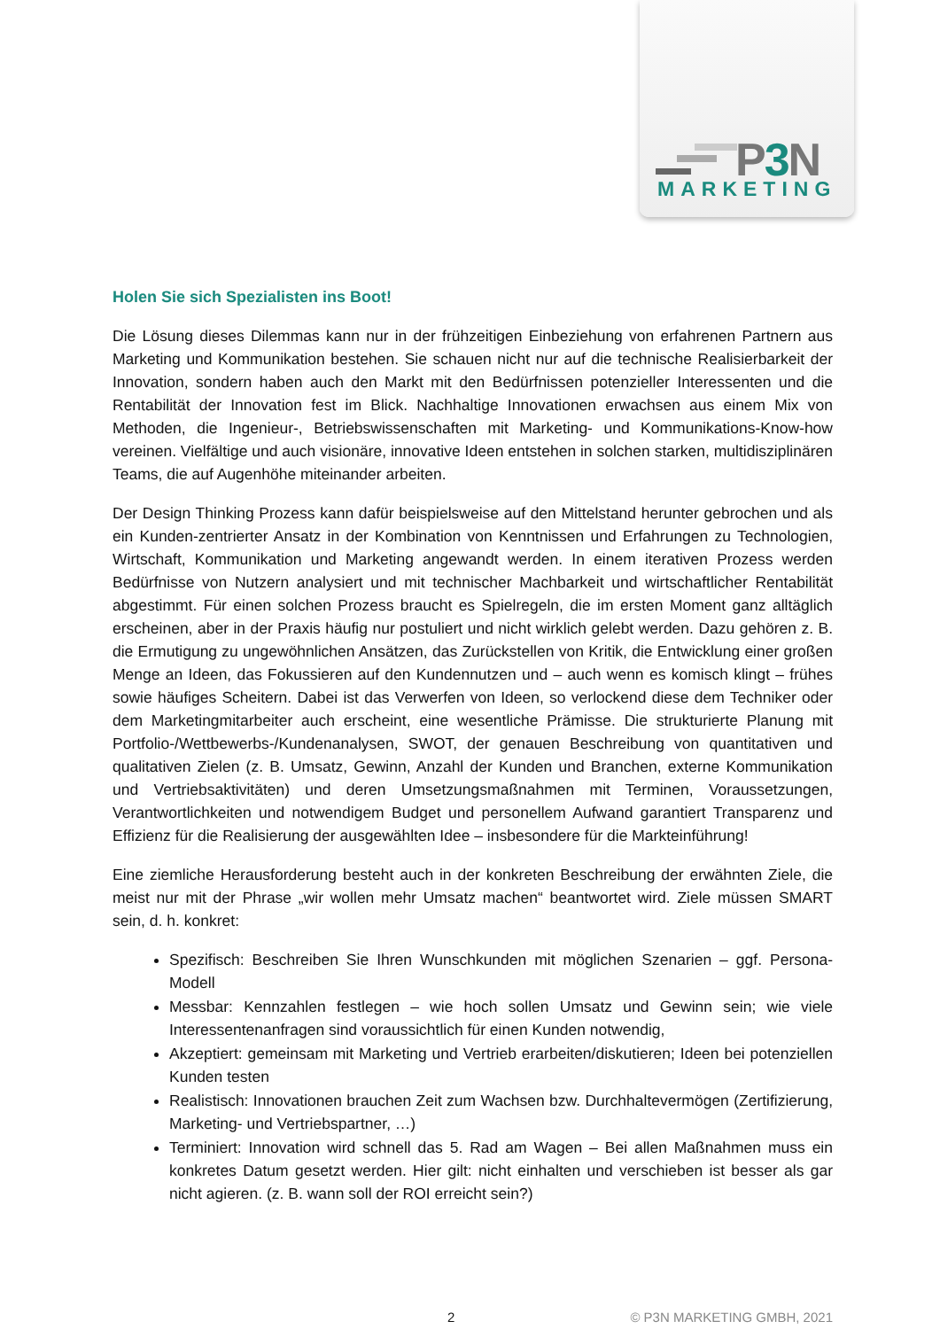P3 N
MARKETING
Holen Sie sich Spezialisten ins Boot!
Die Lösung dieses Dilemmas kann nur in der frühzeitigen Einbeziehung von erfahrenen Partnern aus Marketing und Kommunikation bestehen. Sie schauen nicht nur auf die technische Realisierbarkeit der Innovation, sondern haben auch den Markt mit den Bedürfnissen potenzieller Interessenten und die Rentabilität der Innovation fest im Blick. Nachhaltige Innovationen erwachsen aus einem Mix von Methoden, die Ingenieur-, Betriebswissenschaften mit Marketing- und Kommunikations-Know-how vereinen. Vielfältige und auch visionäre, innovative Ideen entstehen in solchen starken, multidisziplinären Teams, die auf Augenhöhe miteinander arbeiten.
Der Design Thinking Prozess kann dafür beispielsweise auf den Mittelstand herunter gebrochen und als ein Kunden-zentrierter Ansatz in der Kombination von Kenntnissen und Erfahrungen zu Technologien, Wirtschaft, Kommunikation und Marketing angewandt werden. In einem iterativen Prozess werden Bedürfnisse von Nutzern analysiert und mit technischer Machbarkeit und wirtschaftlicher Rentabilität abgestimmt. Für einen solchen Prozess braucht es Spielregeln, die im ersten Moment ganz alltäglich erscheinen, aber in der Praxis häufig nur postuliert und nicht wirklich gelebt werden. Dazu gehören z. B. die Ermutigung zu ungewöhnlichen Ansätzen, das Zurückstellen von Kritik, die Entwicklung einer großen Menge an Ideen, das Fokussieren auf den Kundennutzen und – auch wenn es komisch klingt – frühes sowie häufiges Scheitern. Dabei ist das Verwerfen von Ideen, so verlockend diese dem Techniker oder dem Marketingmitarbeiter auch erscheint, eine wesentliche Prämisse. Die strukturierte Planung mit Portfolio-/Wettbewerbs-/Kundenanalysen, SWOT, der genauen Beschreibung von quantitativen und qualitativen Zielen (z. B. Umsatz, Gewinn, Anzahl der Kunden und Branchen, externe Kommunikation und Vertriebsaktivitäten) und deren Umsetzungsmaßnahmen mit Terminen, Voraussetzungen, Verantwortlichkeiten und notwendigem Budget und personellem Aufwand garantiert Transparenz und Effizienz für die Realisierung der ausgewählten Idee – insbesondere für die Markteinführung!
Eine ziemliche Herausforderung besteht auch in der konkreten Beschreibung der erwähnten Ziele, die meist nur mit der Phrase „wir wollen mehr Umsatz machen“ beantwortet wird. Ziele müssen SMART sein, d. h. konkret:
Spezifisch: Beschreiben Sie Ihren Wunschkunden mit möglichen Szenarien – ggf. Persona-Modell
Messbar: Kennzahlen festlegen – wie hoch sollen Umsatz und Gewinn sein; wie viele Interessentenanfragen sind voraussichtlich für einen Kunden notwendig,
Akzeptiert: gemeinsam mit Marketing und Vertrieb erarbeiten/diskutieren; Ideen bei potenziellen Kunden testen
Realistisch: Innovationen brauchen Zeit zum Wachsen bzw. Durchhaltevermögen (Zertifizierung, Marketing- und Vertriebspartner, …)
Terminiert: Innovation wird schnell das 5. Rad am Wagen – Bei allen Maßnahmen muss ein konkretes Datum gesetzt werden. Hier gilt: nicht einhalten und verschieben ist besser als gar nicht agieren. (z. B. wann soll der ROI erreicht sein?)
2 © P3N MARKETING GMBH, 2021